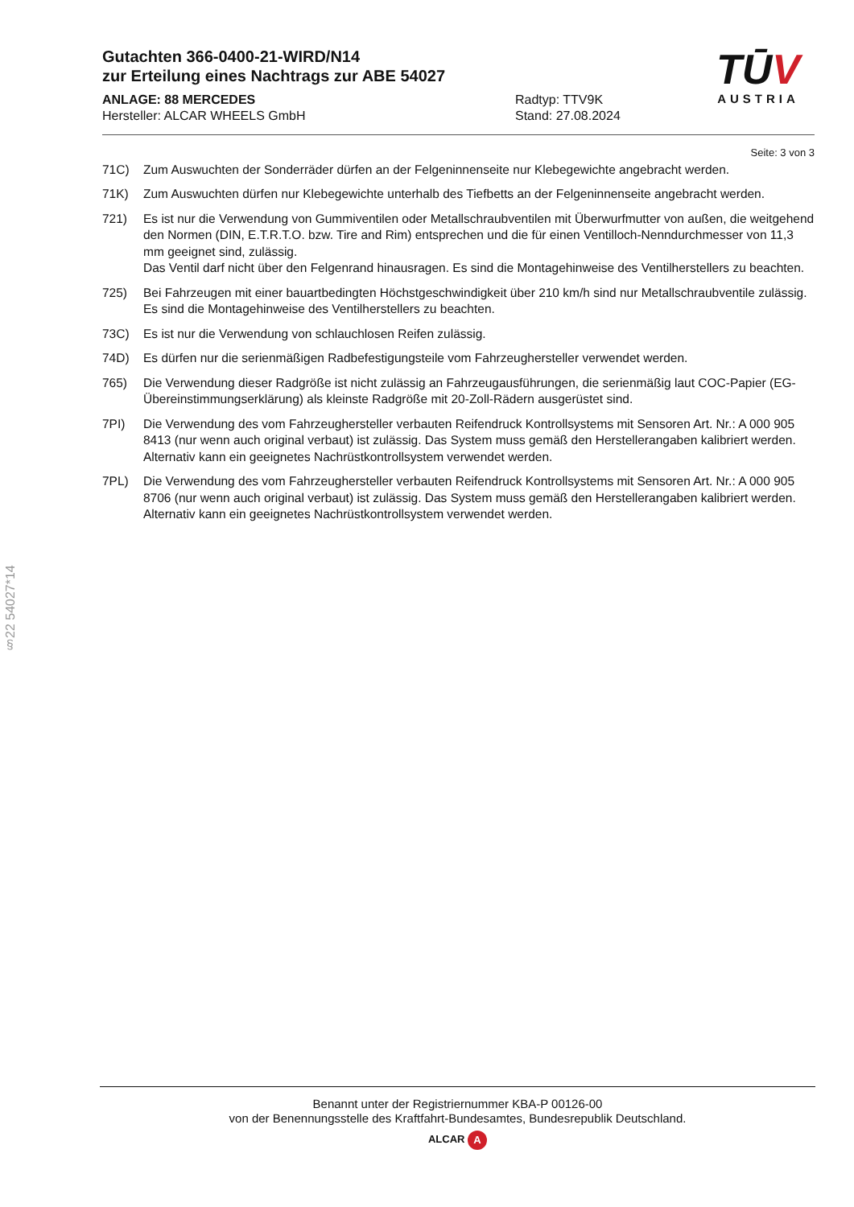Gutachten 366-0400-21-WIRD/N14
zur Erteilung eines Nachtrags zur ABE 54027
ANLAGE: 88 MERCEDES
Hersteller: ALCAR WHEELS GmbH
Radtyp: TTV9K
Stand: 27.08.2024
TŪV
AUSTRIA
§22 54027*14
Seite: 3 von 3
71C) Zum Auswuchten der Sonderräder dürfen an der Felgeninnenseite nur Klebegewichte angebracht werden.
71K) Zum Auswuchten dürfen nur Klebegewichte unterhalb des Tiefbetts an der Felgeninnenseite angebracht werden.
721) Es ist nur die Verwendung von Gummiventilen oder Metallschraubventilen mit Überwurfmutter von außen, die weitgehend den Normen (DIN, E.T.R.T.O. bzw. Tire and Rim) entsprechen und die für einen Ventilloch-Nenndurchmesser von 11,3 mm geeignet sind, zulässig.
Das Ventil darf nicht über den Felgenrand hinausragen. Es sind die Montagehinweise des Ventilherstellers zu beachten.
725) Bei Fahrzeugen mit einer bauartbedingten Höchstgeschwindigkeit über 210 km/h sind nur Metallschraubventile zulässig. Es sind die Montagehinweise des Ventilherstellers zu beachten.
73C) Es ist nur die Verwendung von schlauchlosen Reifen zulässig.
74D) Es dürfen nur die serienmäßigen Radbefestigungsteile vom Fahrzeughersteller verwendet werden.
765) Die Verwendung dieser Radgröße ist nicht zulässig an Fahrzeugausführungen, die serienmäßig laut COC-Papier (EG-Übereinstimmungserklärung) als kleinste Radgröße mit 20-Zoll-Rädern ausgerüstet sind.
7PI) Die Verwendung des vom Fahrzeughersteller verbauten Reifendruck Kontrollsystems mit Sensoren Art. Nr.: A 000 905 8413 (nur wenn auch original verbaut) ist zulässig. Das System muss gemäß den Herstellerangaben kalibriert werden. Alternativ kann ein geeignetes Nachrüstkontrollsystem verwendet werden.
7PL) Die Verwendung des vom Fahrzeughersteller verbauten Reifendruck Kontrollsystems mit Sensoren Art. Nr.: A 000 905 8706 (nur wenn auch original verbaut) ist zulässig. Das System muss gemäß den Herstellerangaben kalibriert werden. Alternativ kann ein geeignetes Nachrüstkontrollsystem verwendet werden.
Benannt unter der Registriernummer KBA-P 00126-00
von der Benennungsstelle des Kraftfahrt-Bundesamtes, Bundesrepublik Deutschland.
ALCAR A